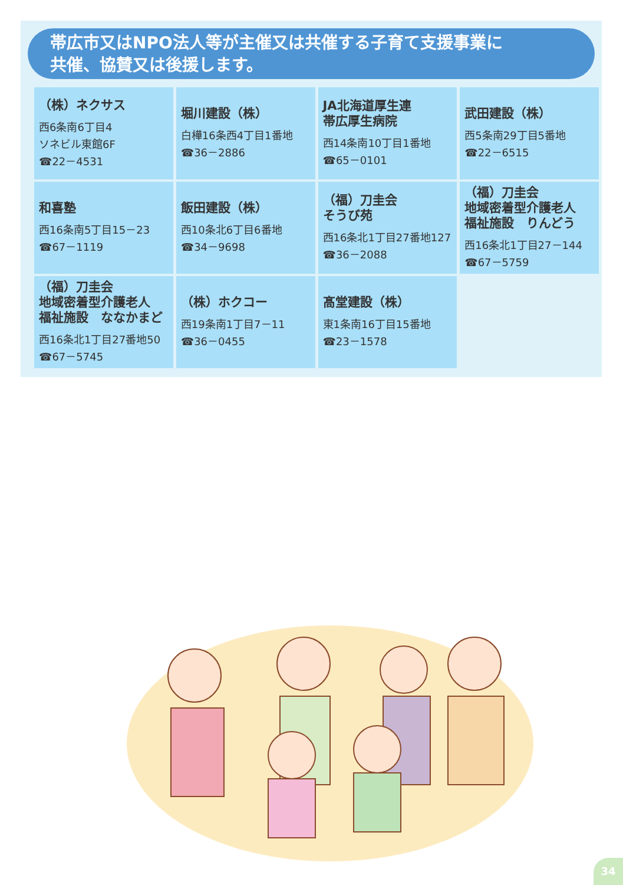帯広市又はNPO法人等が主催又は共催する子育て支援事業に
共催、協賛又は後援します。
| （株）ネクサス 西6条南6丁目4 ソネビル東館6F ☎22－4531 | 堀川建設（株） 白樺16条西4丁目1番地 ☎36－2886 | JA北海道厚生連 帯広厚生病院 西14条南10丁目1番地 ☎65－0101 | 武田建設（株） 西5条南29丁目5番地 ☎22－6515 |
| 和喜塾 西16条南5丁目15－23 ☎67－1119 | 飯田建設（株） 西10条北6丁目6番地 ☎34－9698 | （福）刀圭会 そうび苑 西16条北1丁目27番地127 ☎36－2088 | （福）刀圭会 地域密着型介護老人 福祉施設 りんどう 西16条北1丁目27－144 ☎67－5759 |
| （福）刀圭会 地域密着型介護老人 福祉施設 ななかまど 西16条北1丁目27番地50 ☎67－5745 | （株）ホクコー 西19条南1丁目7－11 ☎36－0455 | 髙堂建設（株） 東1条南16丁目15番地 ☎23－1578 | |
34